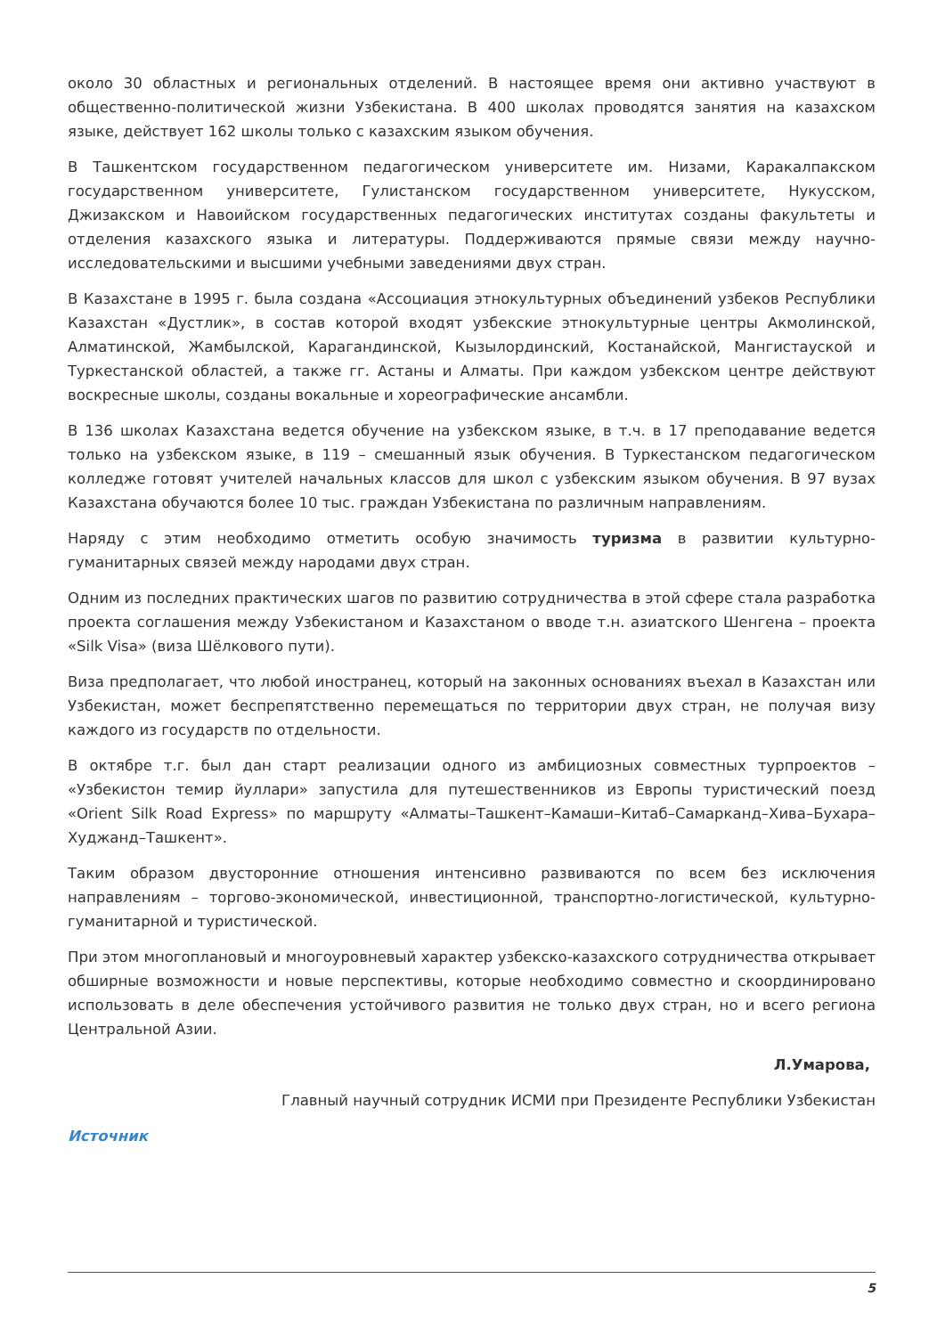около 30 областных и региональных отделений. В настоящее время они активно участвуют в общественно-политической жизни Узбекистана. В 400 школах проводятся занятия на казахском языке, действует 162 школы только с казахским языком обучения.
В Ташкентском государственном педагогическом университете им. Низами, Каракалпакском государственном университете, Гулистанском государственном университете, Нукусском, Джизакском и Навоийском государственных педагогических институтах созданы факультеты и отделения казахского языка и литературы. Поддерживаются прямые связи между научно-исследовательскими и высшими учебными заведениями двух стран.
В Казахстане в 1995 г. была создана «Ассоциация этнокультурных объединений узбеков Республики Казахстан «Дустлик», в состав которой входят узбекские этнокультурные центры Акмолинской, Алматинской, Жамбылской, Карагандинской, Кызылординский, Костанайской, Мангистауской и Туркестанской областей, а также гг. Астаны и Алматы. При каждом узбекском центре действуют воскресные школы, созданы вокальные и хореографические ансамбли.
В 136 школах Казахстана ведется обучение на узбекском языке, в т.ч. в 17 преподавание ведется только на узбекском языке, в 119 – смешанный язык обучения. В Туркестанском педагогическом колледже готовят учителей начальных классов для школ с узбекским языком обучения. В 97 вузах Казахстана обучаются более 10 тыс. граждан Узбекистана по различным направлениям.
Наряду с этим необходимо отметить особую значимость туризма в развитии культурно-гуманитарных связей между народами двух стран.
Одним из последних практических шагов по развитию сотрудничества в этой сфере стала разработка проекта соглашения между Узбекистаном и Казахстаном о вводе т.н. азиатского Шенгена – проекта «Silk Visa» (виза Шёлкового пути).
Виза предполагает, что любой иностранец, который на законных основаниях въехал в Казахстан или Узбекистан, может беспрепятственно перемещаться по территории двух стран, не получая визу каждого из государств по отдельности.
В октябре т.г. был дан старт реализации одного из амбициозных совместных турпроектов – «Узбекистон темир йуллари» запустила для путешественников из Европы туристический поезд «Orient Silk Road Express» по маршруту «Алматы–Ташкент–Камаши–Китаб–Самарканд–Хива–Бухара–Худжанд–Ташкент».
Таким образом двусторонние отношения интенсивно развиваются по всем без исключения направлениям – торгово-экономической, инвестиционной, транспортно-логистической, культурно-гуманитарной и туристической.
При этом многоплановый и многоуровневый характер узбекско-казахского сотрудничества открывает обширные возможности и новые перспективы, которые необходимо совместно и скоординировано использовать в деле обеспечения устойчивого развития не только двух стран, но и всего региона Центральной Азии.
Л.Умарова,
Главный научный сотрудник ИСМИ при Президенте Республики Узбекистан
Источник
5